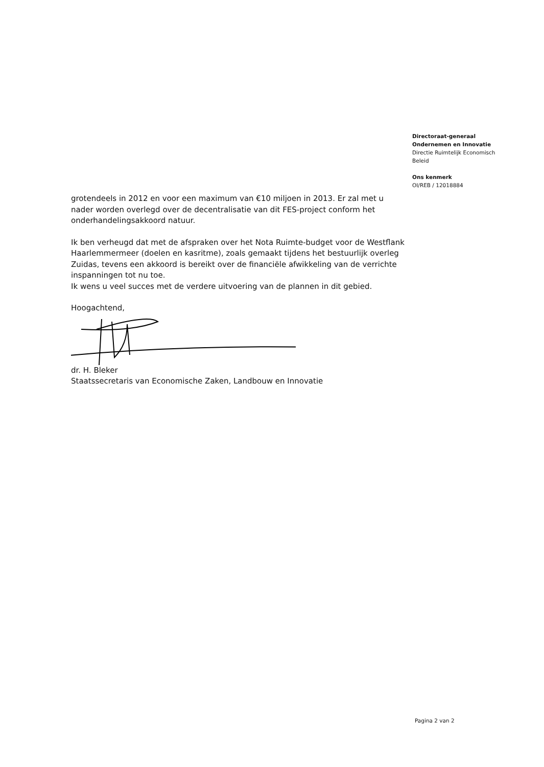Directoraat-generaal
Ondernemen en Innovatie
Directie Ruimtelijk Economisch
Beleid
Ons kenmerk
OI/REB / 12018884
grotendeels in 2012 en voor een maximum van €10 miljoen in 2013. Er zal met u nader worden overlegd over de decentralisatie van dit FES-project conform het onderhandelingsakkoord natuur.
Ik ben verheugd dat met de afspraken over het Nota Ruimte-budget voor de Westflank Haarlemmermeer (doelen en kasritme), zoals gemaakt tijdens het bestuurlijk overleg Zuidas, tevens een akkoord is bereikt over de financiële afwikkeling van de verrichte inspanningen tot nu toe.
Ik wens u veel succes met de verdere uitvoering van de plannen in dit gebied.
Hoogachtend,
dr. H. Bleker
Staatssecretaris van Economische Zaken, Landbouw en Innovatie
Pagina 2 van 2